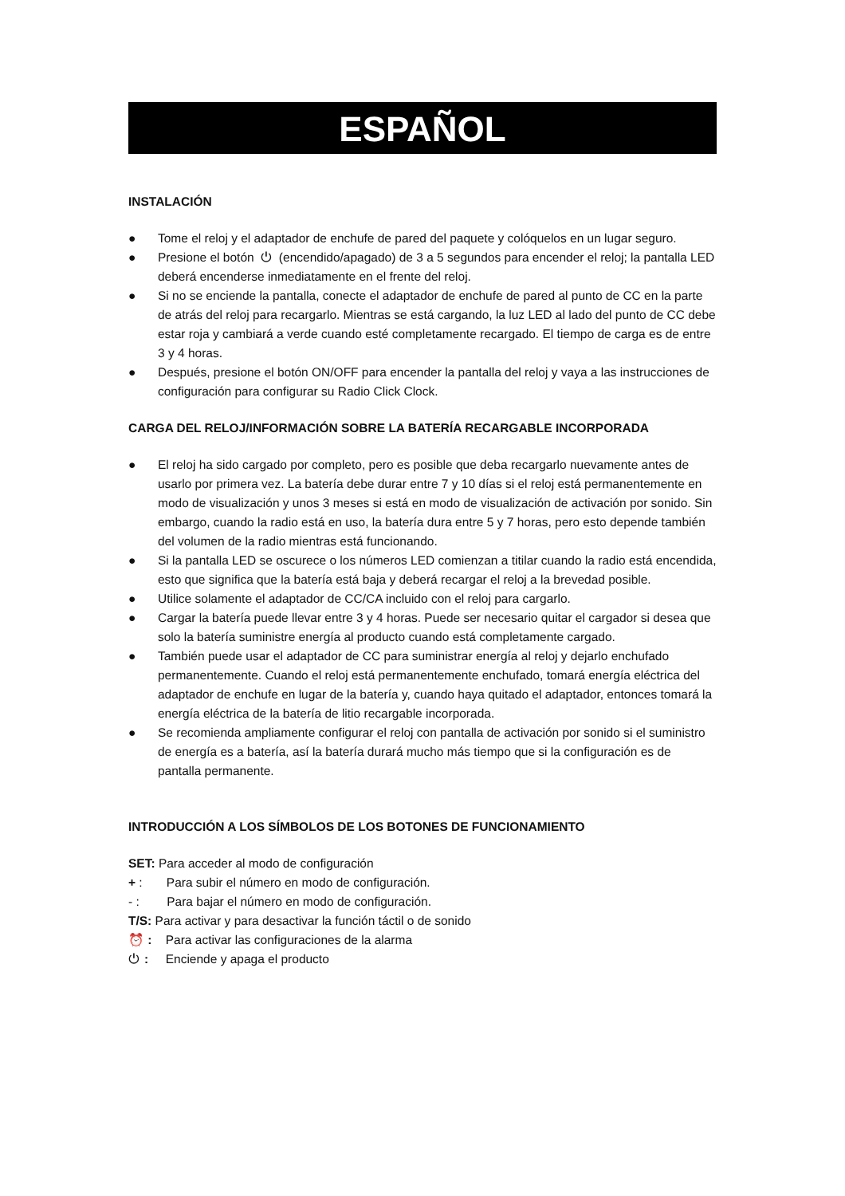ESPAÑOL
INSTALACIÓN
● Tome el reloj y el adaptador de enchufe de pared del paquete y colóquelos en un lugar seguro.
● Presione el botón ⏻ (encendido/apagado) de 3 a 5 segundos para encender el reloj; la pantalla LED deberá encenderse inmediatamente en el frente del reloj.
● Si no se enciende la pantalla, conecte el adaptador de enchufe de pared al punto de CC en la parte de atrás del reloj para recargarlo. Mientras se está cargando, la luz LED al lado del punto de CC debe estar roja y cambiará a verde cuando esté completamente recargado. El tiempo de carga es de entre 3 y 4 horas.
● Después, presione el botón ON/OFF para encender la pantalla del reloj y vaya a las instrucciones de configuración para configurar su Radio Click Clock.
CARGA DEL RELOJ/INFORMACIÓN SOBRE LA BATERÍA RECARGABLE INCORPORADA
● El reloj ha sido cargado por completo, pero es posible que deba recargarlo nuevamente antes de usarlo por primera vez. La batería debe durar entre 7 y 10 días si el reloj está permanentemente en modo de visualización y unos 3 meses si está en modo de visualización de activación por sonido. Sin embargo, cuando la radio está en uso, la batería dura entre 5 y 7 horas, pero esto depende también del volumen de la radio mientras está funcionando.
● Si la pantalla LED se oscurece o los números LED comienzan a titilar cuando la radio está encendida, esto que significa que la batería está baja y deberá recargar el reloj a la brevedad posible.
● Utilice solamente el adaptador de CC/CA incluido con el reloj para cargarlo.
● Cargar la batería puede llevar entre 3 y 4 horas. Puede ser necesario quitar el cargador si desea que solo la batería suministre energía al producto cuando está completamente cargado.
● También puede usar el adaptador de CC para suministrar energía al reloj y dejarlo enchufado permanentemente. Cuando el reloj está permanentemente enchufado, tomará energía eléctrica del adaptador de enchufe en lugar de la batería y, cuando haya quitado el adaptador, entonces tomará la energía eléctrica de la batería de litio recargable incorporada.
● Se recomienda ampliamente configurar el reloj con pantalla de activación por sonido si el suministro de energía es a batería, así la batería durará mucho más tiempo que si la configuración es de pantalla permanente.
INTRODUCCIÓN A LOS SÍMBOLOS DE LOS BOTONES DE FUNCIONAMIENTO
SET: Para acceder al modo de configuración
+ : Para subir el número en modo de configuración.
- : Para bajar el número en modo de configuración.
T/S: Para activar y para desactivar la función táctil o de sonido
⏰ : Para activar las configuraciones de la alarma
⏻: Enciende y apaga el producto